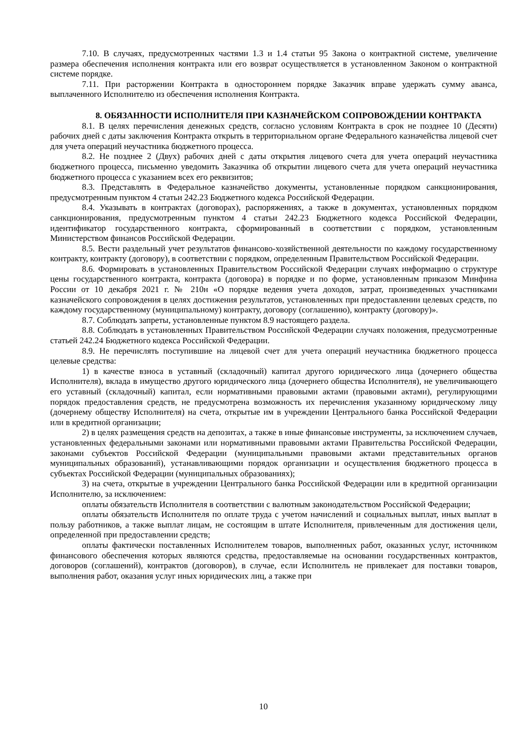7.10. В случаях, предусмотренных частями 1.3 и 1.4 статьи 95 Закона о контрактной системе, увеличение размера обеспечения исполнения контракта или его возврат осуществляется в установленном Законом о контрактной системе порядке.
7.11. При расторжении Контракта в одностороннем порядке Заказчик вправе удержать сумму аванса, выплаченного Исполнителю из обеспечения исполнения Контракта.
8. ОБЯЗАННОСТИ ИСПОЛНИТЕЛЯ ПРИ КАЗНАЧЕЙСКОМ СОПРОВОЖДЕНИИ КОНТРАКТА
8.1. В целях перечисления денежных средств, согласно условиям Контракта в срок не позднее 10 (Десяти) рабочих дней с даты заключения Контракта открыть в территориальном органе Федерального казначейства лицевой счет для учета операций неучастника бюджетного процесса.
8.2. Не позднее 2 (Двух) рабочих дней с даты открытия лицевого счета для учета операций неучастника бюджетного процесса, письменно уведомить Заказчика об открытии лицевого счета для учета операций неучастника бюджетного процесса с указанием всех его реквизитов;
8.3. Представлять в Федеральное казначейство документы, установленные порядком санкционирования, предусмотренным пунктом 4 статьи 242.23 Бюджетного кодекса Российской Федерации.
8.4. Указывать в контрактах (договорах), распоряжениях, а также в документах, установленных порядком санкционирования, предусмотренным пунктом 4 статьи 242.23 Бюджетного кодекса Российской Федерации, идентификатор государственного контракта, сформированный в соответствии с порядком, установленным Министерством финансов Российской Федерации.
8.5. Вести раздельный учет результатов финансово-хозяйственной деятельности по каждому государственному контракту, контракту (договору), в соответствии с порядком, определенным Правительством Российской Федерации.
8.6. Формировать в установленных Правительством Российской Федерации случаях информацию о структуре цены государственного контракта, контракта (договора) в порядке и по форме, установленным приказом Минфина России от 10 декабря 2021 г. № 210н «О порядке ведения учета доходов, затрат, произведенных участниками казначейского сопровождения в целях достижения результатов, установленных при предоставлении целевых средств, по каждому государственному (муниципальному) контракту, договору (соглашению), контракту (договору)».
8.7. Соблюдать запреты, установленные пунктом 8.9 настоящего раздела.
8.8. Соблюдать в установленных Правительством Российской Федерации случаях положения, предусмотренные статьей 242.24 Бюджетного кодекса Российской Федерации.
8.9. Не перечислять поступившие на лицевой счет для учета операций неучастника бюджетного процесса целевые средства:
1) в качестве взноса в уставный (складочный) капитал другого юридического лица (дочернего общества Исполнителя), вклада в имущество другого юридического лица (дочернего общества Исполнителя), не увеличивающего его уставный (складочный) капитал, если нормативными правовыми актами (правовыми актами), регулирующими порядок предоставления средств, не предусмотрена возможность их перечисления указанному юридическому лицу (дочернему обществу Исполнителя) на счета, открытые им в учреждении Центрального банка Российской Федерации или в кредитной организации;
2) в целях размещения средств на депозитах, а также в иные финансовые инструменты, за исключением случаев, установленных федеральными законами или нормативными правовыми актами Правительства Российской Федерации, законами субъектов Российской Федерации (муниципальными правовыми актами представительных органов муниципальных образований), устанавливающими порядок организации и осуществления бюджетного процесса в субъектах Российской Федерации (муниципальных образованиях);
3) на счета, открытые в учреждении Центрального банка Российской Федерации или в кредитной организации Исполнителю, за исключением:
оплаты обязательств Исполнителя в соответствии с валютным законодательством Российской Федерации;
оплаты обязательств Исполнителя по оплате труда с учетом начислений и социальных выплат, иных выплат в пользу работников, а также выплат лицам, не состоящим в штате Исполнителя, привлеченным для достижения цели, определенной при предоставлении средств;
оплаты фактически поставленных Исполнителем товаров, выполненных работ, оказанных услуг, источником финансового обеспечения которых являются средства, предоставляемые на основании государственных контрактов, договоров (соглашений), контрактов (договоров), в случае, если Исполнитель не привлекает для поставки товаров, выполнения работ, оказания услуг иных юридических лиц, а также при
10